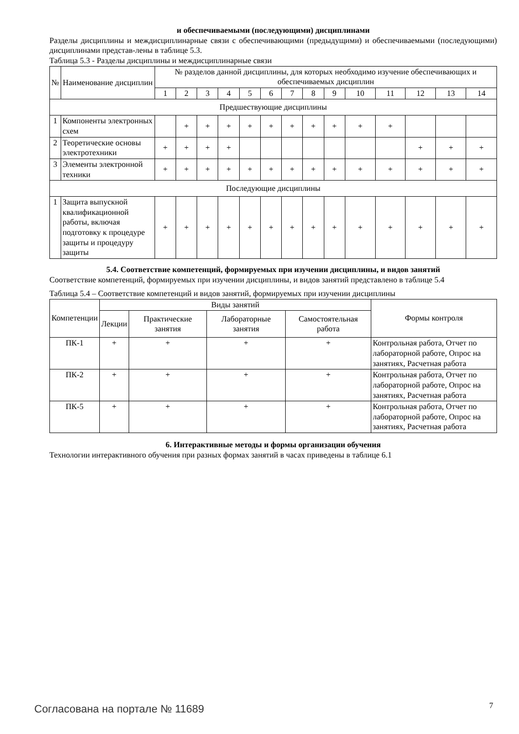и обеспечиваемыми (последующими) дисциплинами
Разделы дисциплины и междисциплинарные связи с обеспечивающими (предыдущими) и обеспечиваемыми (последующими) дисциплинами представ-лены в таблице 5.3.
Таблица 5.3 - Разделы дисциплины и междисциплинарные связи
| № | Наименование дисциплин | № разделов данной дисциплины, для которых необходимо изучение обеспечивающих и обеспечиваемых дисциплин | | | | | | | | | | | | | |
| --- | --- | --- | --- | --- | --- | --- | --- | --- | --- | --- | --- | --- | --- | --- | --- |
| | | 1 | 2 | 3 | 4 | 5 | 6 | 7 | 8 | 9 | 10 | 11 | 12 | 13 | 14 |
| Предшествующие дисциплины | | | | | | | | | | | | | | | |
| 1 | Компоненты электронных схем | | + | + | + | + | + | + | + | + | + | + | | | |
| 2 | Теоретические основы электротехники | + | + | + | + | | | | | | | | + | + | + |
| 3 | Элементы электронной техники | + | + | + | + | + | + | + | + | + | + | + | + | + | + |
| Последующие дисциплины | | | | | | | | | | | | | | | |
| 1 | Защита выпускной квалификационной работы, включая подготовку к процедуре защиты и процедуру защиты | + | + | + | + | + | + | + | + | + | + | + | + | + | + |
5.4. Соответствие компетенций, формируемых при изучении дисциплины, и видов занятий
Соответствие компетенций, формируемых при изучении дисциплины, и видов занятий представлено в таблице 5.4
Таблица 5.4 – Соответствие компетенций и видов занятий, формируемых при изучении дисциплины
| Компетенции | Виды занятий | | | | Формы контроля |
| --- | --- | --- | --- | --- | --- |
| | Лекции | Практические занятия | Лабораторные занятия | Самостоятельная работа | |
| ПК-1 | + | + | + | + | Контрольная работа, Отчет по лабораторной работе, Опрос на занятиях, Расчетная работа |
| ПК-2 | + | + | + | + | Контрольная работа, Отчет по лабораторной работе, Опрос на занятиях, Расчетная работа |
| ПК-5 | + | + | + | + | Контрольная работа, Отчет по лабораторной работе, Опрос на занятиях, Расчетная работа |
6. Интерактивные методы и формы организации обучения
Технологии интерактивного обучения при разных формах занятий в часах приведены в таблице 6.1
Согласована на портале № 11689 7